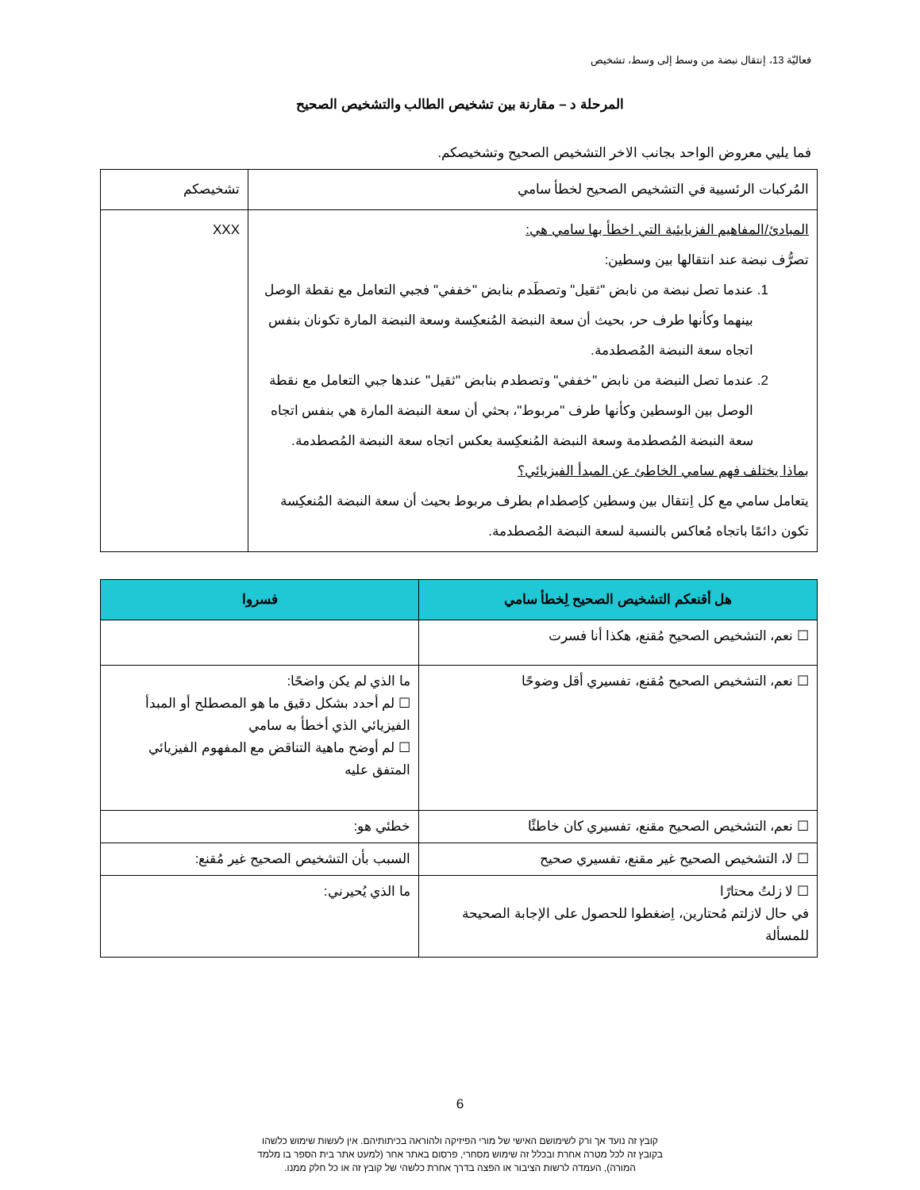فعاليّة 13، إنتقال نبضة من وسط إلى وسط، تشخيص
المرحلة د – مقارنة بين تشخيص الطالب والتشخيص الصحيح
فما يليي معروض الواحد بجانب الاخر التشخيص الصحيح وتشخيصكم.
| المُركبات الرئسيية في التشخيص الصحيح لخطأ سامي | تشخيصكم |
| المبادئ/المفاهيم الفزيايئية التي اخطأ بها سامي هي: تصرُّف نبضة عند انتقالها بين وسطين: 1. عندما تصل نبضة من نابض "ثقيل" وتصطَدم بنابض "خففي" فجبي التعامل مع نقطة الوصل بينهما وكأنها طرف حر، بحيث أن سعة النبضة المُنعكِسة وسعة النبضة المارة تكونان بنفس اتجاه سعة النبضة المُصطدمة. 2. عندما تصل النبضة من نابض "خففي" وتصطدم بنابض "ثقيل" عندها جبي التعامل مع نقطة الوصل بين الوسطين وكأنها طرف "مربوط"، بحثي أن سعة النبضة المارة هي بنفس اتجاه سعة النبضة المُصطدمة وسعة النبضة المُنعكِسة بعكس اتجاه سعة النبضة المُصطدمة. بماذا يختلف فهم سامي الخاطئ عن المبدأ الفيزيائي؟ يتعامل سامي مع كل اِنتقال بين وسطين كاِصطدام بطرف مربوط بحيث أن سعة النبضة المُنعكِسة تكون دائمًا باتجاه مُعاكس بالنسبة لسعة النبضة المُصطدمة. | XXX |
| هل أقنعكم التشخيص الصحيح لِخطأ سامي | فسروا |
| --- | --- |
| ☐ نعم، التشخيص الصحيح مُقنع، هكذا أنا فسرت | |
| ☐ نعم، التشخيص الصحيح مُقنع، تفسيري أقل وضوحًا | ما الذي لم يكن واضحًا: ☐ لم أحدد بشكل دقيق ما هو المصطلح أو المبدأ الفيزيائي الذي أخطأ به سامي ☐ لم أوضح ماهية التناقض مع المفهوم الفيزيائي المتفق عليه |
| ☐ نعم، التشخيص الصحيح مقنع، تفسيري كان خاطئًا | خطئي هو: |
| ☐ لا، التشخيص الصحيح غير مقنع، تفسيري صحيح | السبب بأن التشخيص الصحيح غير مُقنع: |
| ☐ لا زلتُ محتارًا في حال لازلتم مُحتارين، اِضغطوا للحصول على الإجابة الصحيحة للمسألة | ما الذي يُحيرني: |
6
קובץ זה נועד אך ורק לשימושם האישי של מורי הפיזיקה ולהוראה בכיתותיהם. אין לעשות שימוש כלשהו
בקובץ זה לכל מטרה אחרת ובכלל זה שימוש מסחרי, פרסום באתר אחר (למעט אתר בית הספר בו מלמד
המורה), העמדה לרשות הציבור או הפצה בדרך אחרת כלשהי של קובץ זה או כל חלק ממנו.